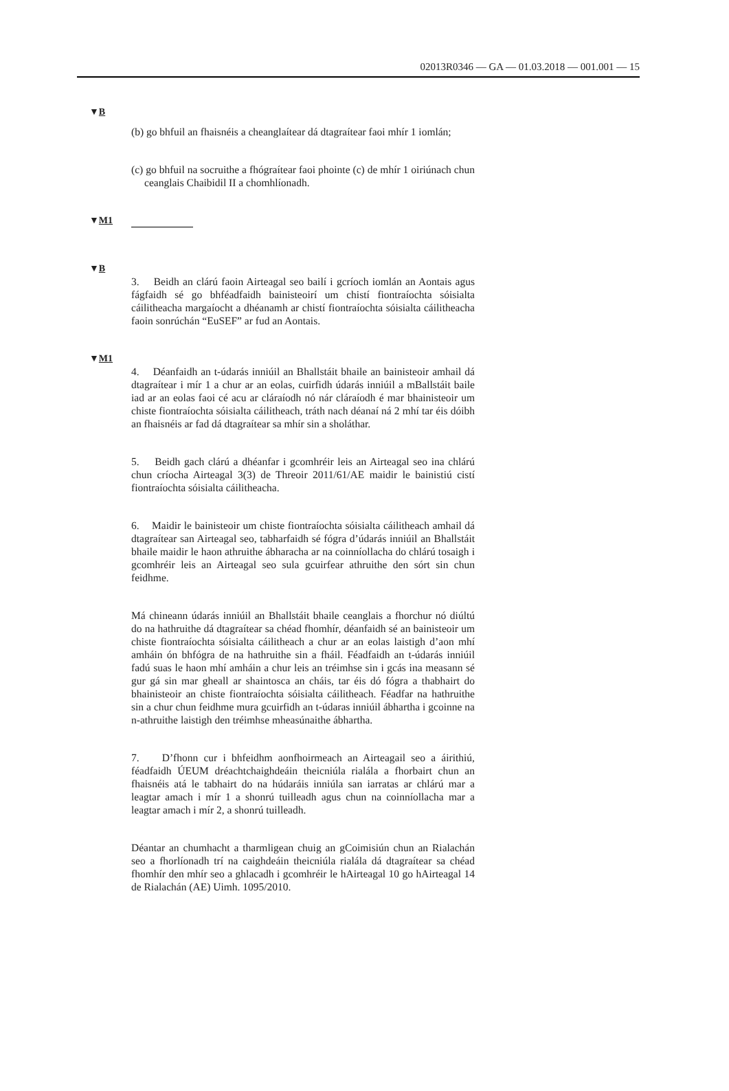02013R0346 — GA — 01.03.2018 — 001.001 — 15
▼B
(b) go bhfuil an fhaisnéis a cheanglaítear dá dtagraítear faoi mhír 1 iomlán;
(c) go bhfuil na socruithe a fhógraítear faoi phointe (c) de mhír 1 oiriúnach chun ceanglais Chaibidil II a chomhlíonadh.
▼M1
▼B
3. Beidh an clárú faoin Airteagal seo bailí i gcríoch iomlán an Aontais agus fágfaidh sé go bhféadfaidh bainisteoirí um chistí fiontraíochta sóisialta cáilitheacha margaíocht a dhéanamh ar chistí fiontraíochta sóisialta cáilitheacha faoin sonrúchán “EuSEF” ar fud an Aontais.
▼M1
4. Déanfaidh an t-údarás inniúil an Bhallstáit bhaile an bainisteoir amhail dá dtagraítear i mír 1 a chur ar an eolas, cuirfidh údarás inniúil a mBallstáit baile iad ar an eolas faoi cé acu ar cláraíodh nó nár cláraíodh é mar bhainisteoir um chiste fiontraíochta sóisialta cáilitheach, tráth nach déanaí ná 2 mhí tar éis dóibh an fhaisnéis ar fad dá dtagraítear sa mhír sin a sholáthar.
5. Beidh gach clárú a dhéanfar i gcomhréir leis an Airteagal seo ina chlárú chun críocha Airteagal 3(3) de Threoir 2011/61/AE maidir le bainistiú cistí fiontraíochta sóisialta cáilitheacha.
6. Maidir le bainisteoir um chiste fiontraíochta sóisialta cáilitheach amhail dá dtagraítear san Airteagal seo, tabharfaidh sé fógra d’údarás inniúil an Bhallstáit bhaile maidir le haon athruithe ábharacha ar na coinníollacha do chlárú tosaigh i gcomhréir leis an Airteagal seo sula gcuirfear athruithe den sórt sin chun feidhme.
Má chineann údarás inniúil an Bhallstáit bhaile ceanglais a fhorchur nó diúltú do na hathruithe dá dtagraítear sa chéad fhomhír, déanfaidh sé an bainisteoir um chiste fiontraíochta sóisialta cáilitheach a chur ar an eolas laistigh d’aon mhí amháin ón bhfógra de na hathruithe sin a fháil. Féadfaidh an t-údarás inniúil fadú suas le haon mhí amháin a chur leis an tréimhse sin i gcás ina measann sé gur gá sin mar gheall ar shaintosca an cháis, tar éis dó fógra a thabhairt do bhainisteoir an chiste fiontraíochta sóisialta cáilitheach. Féadfar na hathruithe sin a chur chun feidhme mura gcuirfidh an t-údaras inniúil ábhartha i gcoinne na n-athruithe laistigh den tréimhse mheasúnaithe ábhartha.
7. D’fhonn cur i bhfeidhm aonfhoirmeach an Airteagail seo a áirithiú, féadfaidh ÚEUM dréachtchaighdeáin theicniúla rialála a fhorbairt chun an fhaisnéis atá le tabhairt do na húdaráis inniúla san iarratas ar chlárú mar a leagtar amach i mír 1 a shonrú tuilleadh agus chun na coinníollacha mar a leagtar amach i mír 2, a shonrú tuilleadh.
Déantar an chumhacht a tharmligean chuig an gCoimisiún chun an Rialachán seo a fhorlíonadh trí na caighdeáin theicniúla rialála dá dtagraítear sa chéad fhomhír den mhír seo a ghlacadh i gcomhréir le hAirteagal 10 go hAirteagal 14 de Rialachán (AE) Uimh. 1095/2010.